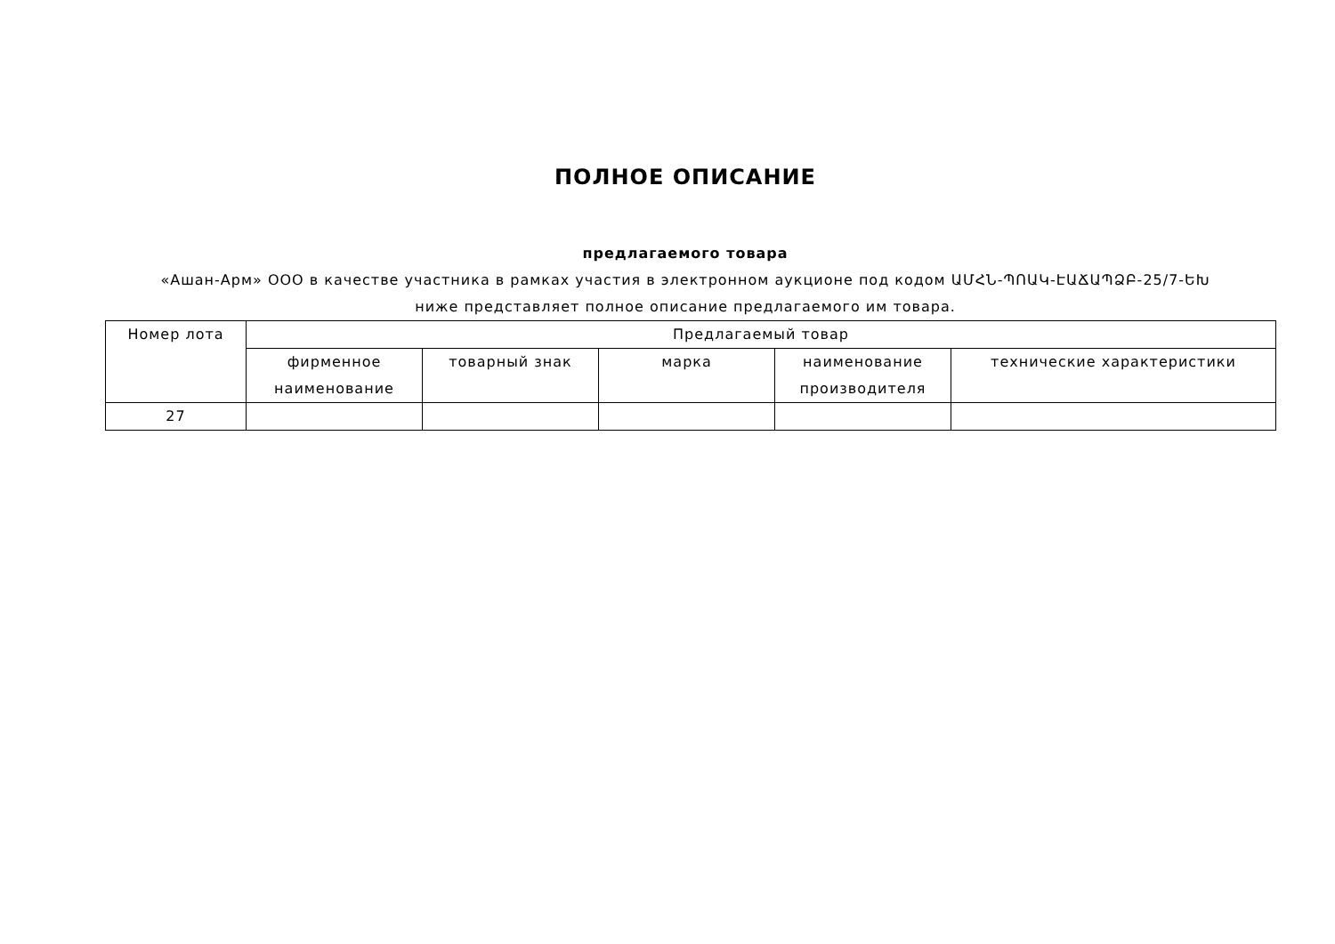ПОЛНОЕ ОПИСАНИЕ
предлагаемого товара
«Ашан-Арм» ООО в качестве участника в рамках участия в электронном аукционе под кодом ԱՄՀՆ-ՊՈԱԿ-ԷԱՃԱՊՁԲ-25/7-ԵԽ
ниже представляет полное описание предлагаемого им товара.
| Номер лота | Предлагаемый товар | | | | |
| --- | --- | --- | --- | --- | --- |
| | фирменное наименование | товарный знак | марка | наименование производителя | технические характеристики |
| 27 | | | | | |